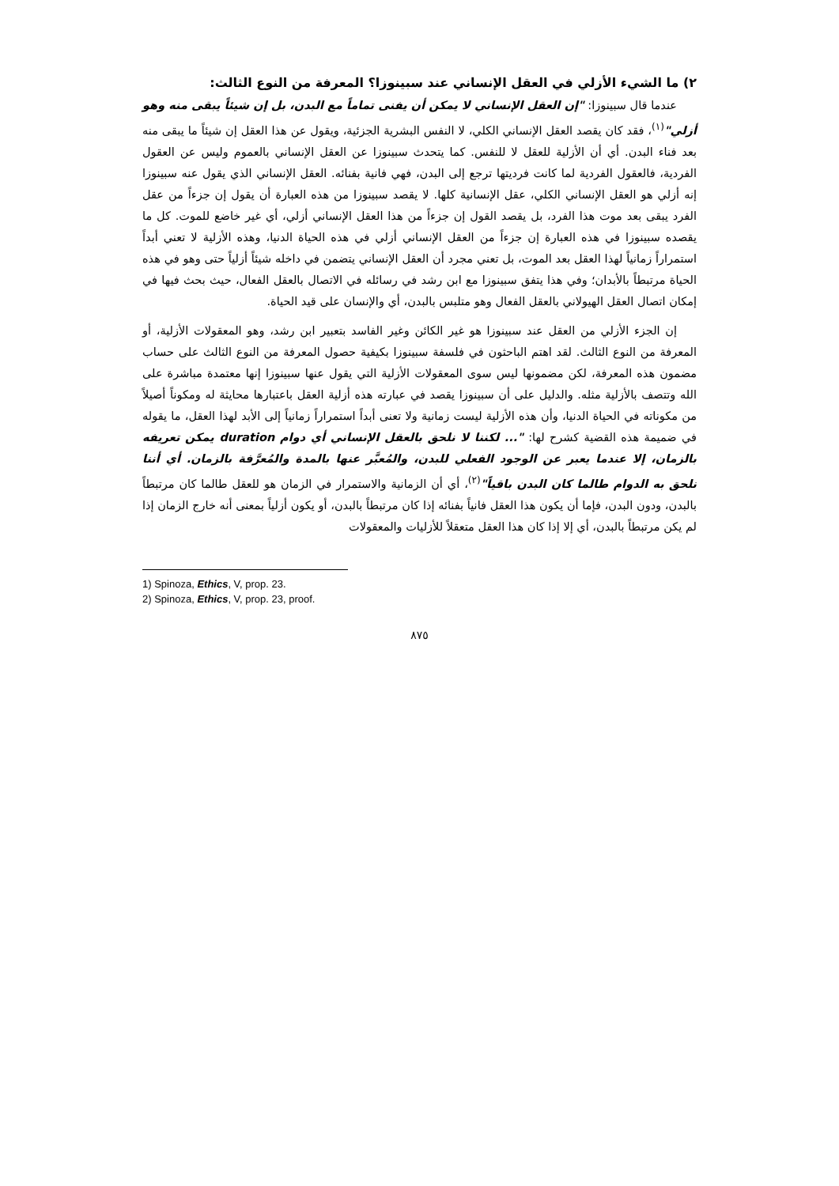٢) ما الشيء الأزلي في العقل الإنساني عند سبينوزا؟ المعرفة من النوع الثالث:
عندما قال سبينوزا: "إن العقل الإنساني لا يمكن أن يفنى تماماً مع البدن، بل إن شيئاً يبقى منه وهو أزلي"<sup>(١)</sup>، فقد كان يقصد العقل الإنساني الكلي، لا النفس البشرية الجزئية، ويقول عن هذا العقل إن شيئاً ما يبقى منه بعد فناء البدن. أي أن الأزلية للعقل لا للنفس. كما يتحدث سبينوزا عن العقل الإنساني بالعموم وليس عن العقول الفردية، فالعقول الفردية لما كانت فرديتها ترجع إلى البدن، فهي فانية بفنائه. العقل الإنساني الذي يقول عنه سبينوزا إنه أزلي هو العقل الإنساني الكلي، عقل الإنسانية كلها. لا يقصد سبينوزا من هذه العبارة أن يقول إن جزءاً من عقل الفرد يبقى بعد موت هذا الفرد، بل يقصد القول إن جزءاً من هذا العقل الإنساني أزلي، أي غير خاضع للموت. كل ما يقصده سبينوزا في هذه العبارة إن جزءاً من العقل الإنساني أزلي في هذه الحياة الدنيا، وهذه الأزلية لا تعني أبداً استمراراً زمانياً لهذا العقل بعد الموت، بل تعني مجرد أن العقل الإنساني يتضمن في داخله شيئاً أزلياً حتى وهو في هذه الحياة مرتبطاً بالأبدان؛ وفي هذا يتفق سبينوزا مع ابن رشد في رسائله في الاتصال بالعقل الفعال، حيث بحث فيها في إمكان اتصال العقل الهيولاني بالعقل الفعال وهو متلبس بالبدن، أي والإنسان على قيد الحياة.
إن الجزء الأزلي من العقل عند سبينوزا هو غير الكائن وغير الفاسد بتعبير ابن رشد، وهو المعقولات الأزلية، أو المعرفة من النوع الثالث. لقد اهتم الباحثون في فلسفة سبينوزا بكيفية حصول المعرفة من النوع الثالث على حساب مضمون هذه المعرفة، لكن مضمونها ليس سوى المعقولات الأزلية التي يقول عنها سبينوزا إنها معتمدة مباشرة على الله وتتصف بالأزلية مثله. والدليل على أن سبينوزا يقصد في عبارته هذه أزلية العقل باعتبارها محايثة له ومكوناً أصيلاً من مكوناته في الحياة الدنيا، وأن هذه الأزلية ليست زمانية ولا تعنى أبداً استمراراً زمانياً إلى الأبد لهذا العقل، ما يقوله في ضميمة هذه القضية كشرح لها: "... لكننا لا نلحق بالعقل الإنساني أي دوام duration يمكن تعريفه بالزمان، إلا عندما يعبر عن الوجود الفعلي للبدن، والمُعبَّر عنها بالمدة والمُعرَّفة بالزمان. أي أننا نلحق به الدوام طالما كان البدن باقياً"<sup>(٢)</sup>، أي أن الزمانية والاستمرار في الزمان هو للعقل طالما كان مرتبطاً بالبدن، ودون البدن، فإما أن يكون هذا العقل فانياً بفنائه إذا كان مرتبطاً بالبدن، أو يكون أزلياً بمعنى أنه خارج الزمان إذا لم يكن مرتبطاً بالبدن، أي إلا إذا كان هذا العقل متعقلاً للأزليات والمعقولات
1) Spinoza, Ethics, V, prop. 23.
2) Spinoza, Ethics, V, prop. 23, proof.
٨٧٥